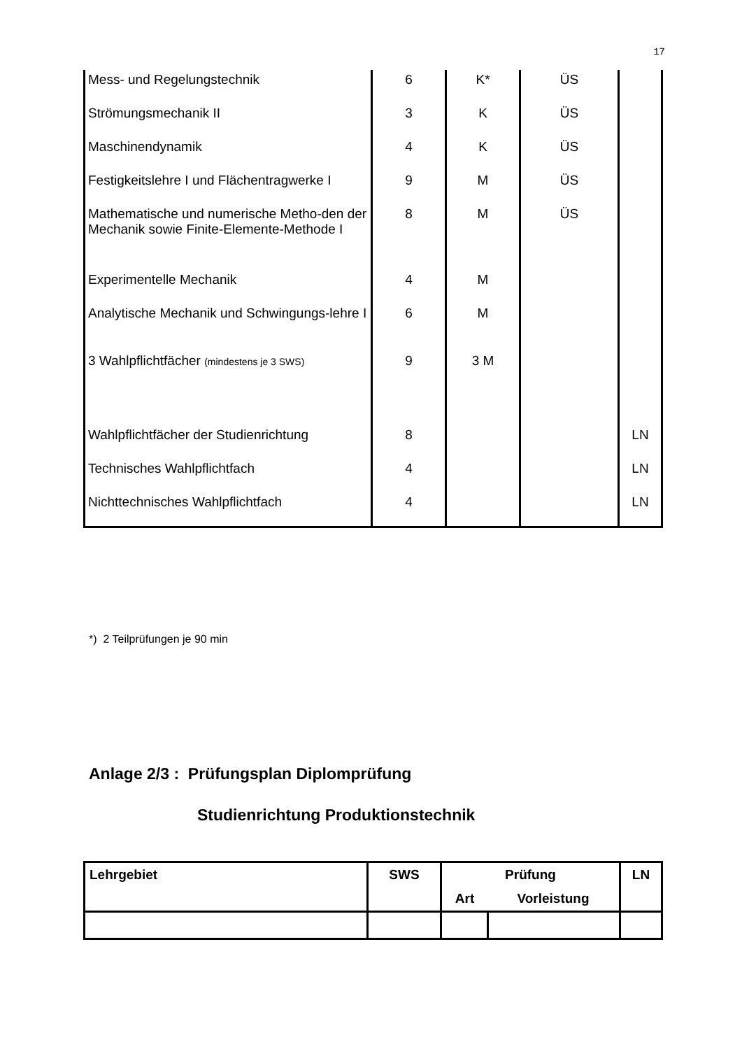17
| Mess- und Regelungstechnik | 6 | K* | ÜS | |
| Strömungsmechanik II | 3 | K | ÜS | |
| Maschinendynamik | 4 | K | ÜS | |
| Festigkeitslehre I und Flächentragwerke I | 9 | M | ÜS | |
| Mathematische und numerische Metho-den der Mechanik sowie Finite-Elemente-Methode I | 8 | M | ÜS | |
| Experimentelle Mechanik | 4 | M | | |
| Analytische Mechanik und Schwingungs-lehre I | 6 | M | | |
| 3 Wahlpflichtfächer (mindestens je 3 SWS) | 9 | 3 M | | |
| Wahlpflichtfächer der Studienrichtung | 8 | | | LN |
| Technisches Wahlpflichtfach | 4 | | | LN |
| Nichttechnisches Wahlpflichtfach | 4 | | | LN |
*) 2 Teilprüfungen je 90 min
Anlage 2/3 : Prüfungsplan Diplomprüfung
Studienrichtung Produktionstechnik
| Lehrgebiet | SWS | Prüfung | | LN |
| --- | --- | --- | --- | --- |
| | | Art | Vorleistung | |